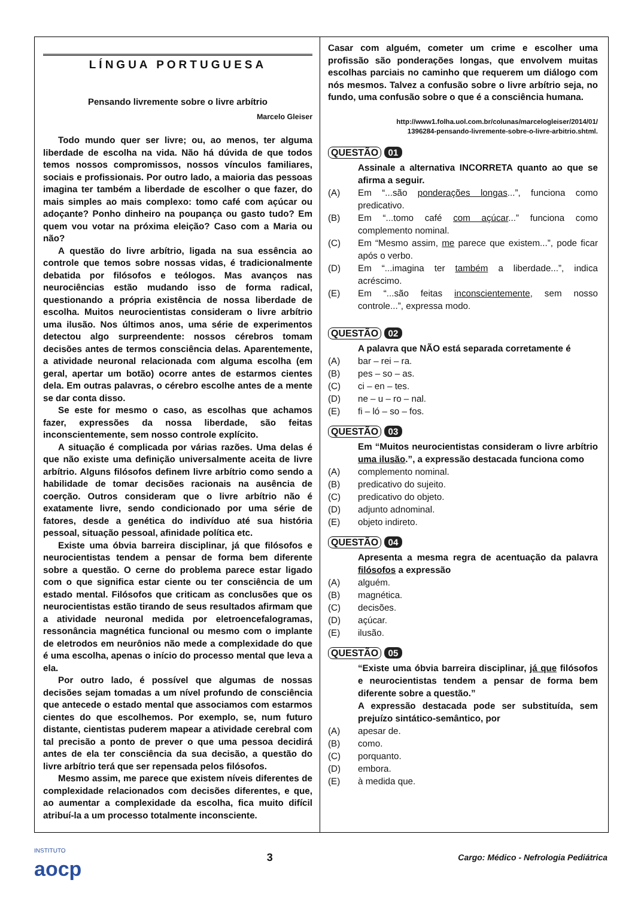LÍNGUA PORTUGUESA
Pensando livremente sobre o livre arbítrio
Marcelo Gleiser
Todo mundo quer ser livre; ou, ao menos, ter alguma liberdade de escolha na vida. Não há dúvida de que todos temos nossos compromissos, nossos vínculos familiares, sociais e profissionais. Por outro lado, a maioria das pessoas imagina ter também a liberdade de escolher o que fazer, do mais simples ao mais complexo: tomo café com açúcar ou adoçante? Ponho dinheiro na poupança ou gasto tudo? Em quem vou votar na próxima eleição? Caso com a Maria ou não?
A questão do livre arbítrio, ligada na sua essência ao controle que temos sobre nossas vidas, é tradicionalmente debatida por filósofos e teólogos. Mas avanços nas neurociências estão mudando isso de forma radical, questionando a própria existência de nossa liberdade de escolha. Muitos neurocientistas consideram o livre arbítrio uma ilusão. Nos últimos anos, uma série de experimentos detectou algo surpreendente: nossos cérebros tomam decisões antes de termos consciência delas. Aparentemente, a atividade neuronal relacionada com alguma escolha (em geral, apertar um botão) ocorre antes de estarmos cientes dela. Em outras palavras, o cérebro escolhe antes de a mente se dar conta disso.
Se este for mesmo o caso, as escolhas que achamos fazer, expressões da nossa liberdade, são feitas inconscientemente, sem nosso controle explícito.
A situação é complicada por várias razões. Uma delas é que não existe uma definição universalmente aceita de livre arbítrio. Alguns filósofos definem livre arbítrio como sendo a habilidade de tomar decisões racionais na ausência de coerção. Outros consideram que o livre arbítrio não é exatamente livre, sendo condicionado por uma série de fatores, desde a genética do indivíduo até sua história pessoal, situação pessoal, afinidade política etc.
Existe uma óbvia barreira disciplinar, já que filósofos e neurocientistas tendem a pensar de forma bem diferente sobre a questão. O cerne do problema parece estar ligado com o que significa estar ciente ou ter consciência de um estado mental. Filósofos que criticam as conclusões que os neurocientistas estão tirando de seus resultados afirmam que a atividade neuronal medida por eletroencefalogramas, ressonância magnética funcional ou mesmo com o implante de eletrodos em neurônios não mede a complexidade do que é uma escolha, apenas o início do processo mental que leva a ela.
Por outro lado, é possível que algumas de nossas decisões sejam tomadas a um nível profundo de consciência que antecede o estado mental que associamos com estarmos cientes do que escolhemos. Por exemplo, se, num futuro distante, cientistas puderem mapear a atividade cerebral com tal precisão a ponto de prever o que uma pessoa decidirá antes de ela ter consciência da sua decisão, a questão do livre arbítrio terá que ser repensada pelos filósofos.
Mesmo assim, me parece que existem níveis diferentes de complexidade relacionados com decisões diferentes, e que, ao aumentar a complexidade da escolha, fica muito difícil atribuí-la a um processo totalmente inconsciente.
Casar com alguém, cometer um crime e escolher uma profissão são ponderações longas, que envolvem muitas escolhas parciais no caminho que requerem um diálogo com nós mesmos. Talvez a confusão sobre o livre arbítrio seja, no fundo, uma confusão sobre o que é a consciência humana.
http://www1.folha.uol.com.br/colunas/marcelogleiser/2014/01/
1396284-pensando-livremente-sobre-o-livre-arbitrio.shtml.
QUESTÃO 01
Assinale a alternativa INCORRETA quanto ao que se afirma a seguir.
(A) Em “...são ponderações longas...”, funciona como predicativo.
(B) Em “...tomo café com açúcar...” funciona como complemento nominal.
(C) Em “Mesmo assim, me parece que existem...”, pode ficar após o verbo.
(D) Em “...imagina ter também a liberdade...”, indica acréscimo.
(E) Em “...são feitas inconscientemente, sem nosso controle...”, expressa modo.
QUESTÃO 02
A palavra que NÃO está separada corretamente é
(A) bar – rei – ra.
(B) pes – so – as.
(C) ci – en – tes.
(D) ne – u – ro – nal.
(E) fi – ló – so – fos.
QUESTÃO 03
Em “Muitos neurocientistas consideram o livre arbítrio uma ilusão.”, a expressão destacada funciona como
(A) complemento nominal.
(B) predicativo do sujeito.
(C) predicativo do objeto.
(D) adjunto adnominal.
(E) objeto indireto.
QUESTÃO 04
Apresenta a mesma regra de acentuação da palavra filósofos a expressão
(A) alguém.
(B) magnética.
(C) decisões.
(D) açúcar.
(E) ilusão.
QUESTÃO 05
“Existe uma óbvia barreira disciplinar, já que filósofos e neurocientistas tendem a pensar de forma bem diferente sobre a questão.”
A expressão destacada pode ser substituída, sem prejuízo sintático-semântico, por
(A) apesar de.
(B) como.
(C) porquanto.
(D) embora.
(E) à medida que.
INSTITUTO
aocp
3
Cargo: Médico - Nefrologia Pediátrica